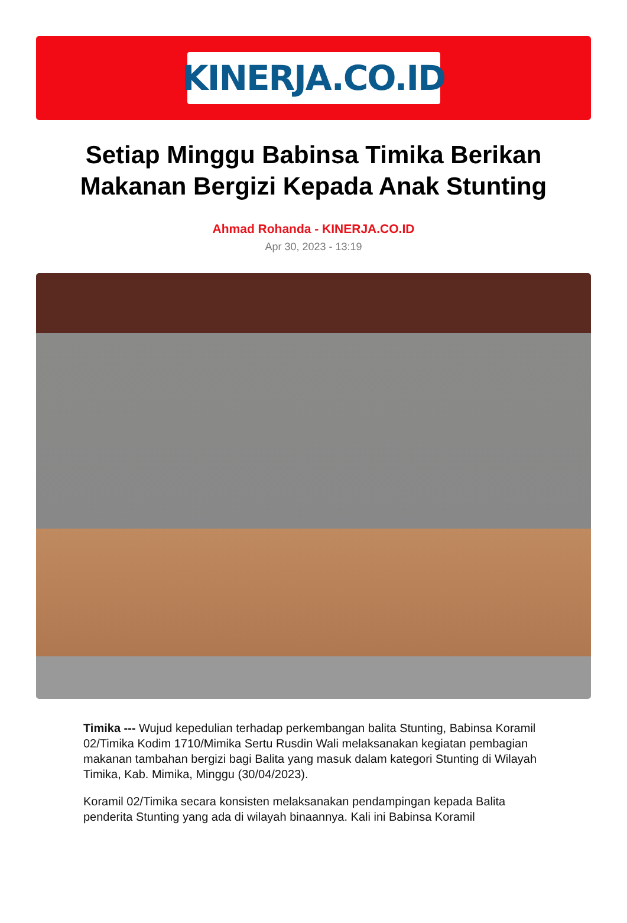KINERJA.CO.ID
Setiap Minggu Babinsa Timika Berikan Makanan Bergizi Kepada Anak Stunting
Ahmad Rohanda - KINERJA.CO.ID
Apr 30, 2023 - 13:19
Timika --- Wujud kepedulian terhadap perkembangan balita Stunting, Babinsa Koramil 02/Timika Kodim 1710/Mimika Sertu Rusdin Wali melaksanakan kegiatan pembagian makanan tambahan bergizi bagi Balita yang masuk dalam kategori Stunting di Wilayah Timika, Kab. Mimika, Minggu (30/04/2023).
Koramil 02/Timika secara konsisten melaksanakan pendampingan kepada Balita penderita Stunting yang ada di wilayah binaannya. Kali ini Babinsa Koramil